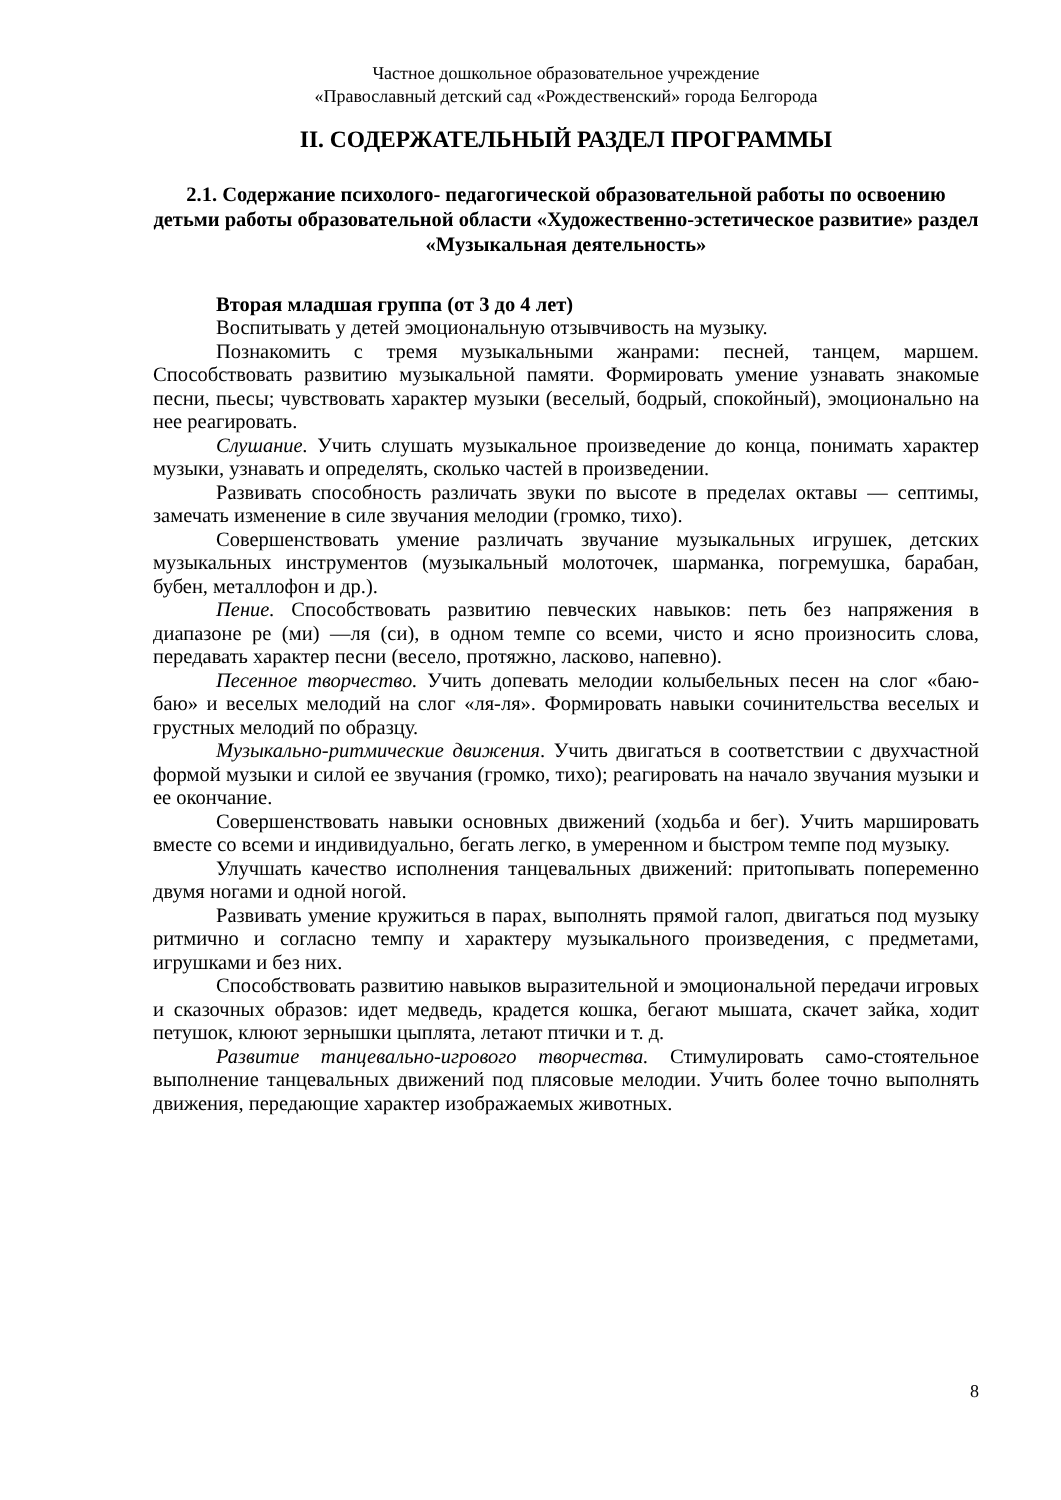Частное дошкольное образовательное учреждение
«Православный детский сад «Рождественский» города Белгорода
II. СОДЕРЖАТЕЛЬНЫЙ РАЗДЕЛ ПРОГРАММЫ
2.1. Содержание психолого- педагогической образовательной работы по освоению детьми работы образовательной области «Художественно-эстетическое развитие» раздел «Музыкальная деятельность»
Вторая младшая группа (от 3 до 4 лет)
Воспитывать у детей эмоциональную отзывчивость на музыку.
Познакомить с тремя музыкальными жанрами: песней, танцем, маршем. Способствовать развитию музыкальной памяти. Формировать умение узнавать знакомые песни, пьесы; чувствовать характер музыки (веселый, бодрый, спокойный), эмоционально на нее реагировать.
Слушание. Учить слушать музыкальное произведение до конца, понимать характер музыки, узнавать и определять, сколько частей в произведении.
Развивать способность различать звуки по высоте в пределах октавы — септимы, замечать изменение в силе звучания мелодии (громко, тихо).
Совершенствовать умение различать звучание музыкальных игрушек, детских музыкальных инструментов (музыкальный молоточек, шарманка, погремушка, барабан, бубен, металлофон и др.).
Пение. Способствовать развитию певческих навыков: петь без напряжения в диапазоне ре (ми) —ля (си), в одном темпе со всеми, чисто и ясно произносить слова, передавать характер песни (весело, протяжно, ласково, напевно).
Песенное творчество. Учить допевать мелодии колыбельных песен на слог «баю-баю» и веселых мелодий на слог «ля-ля». Формировать навыки сочинительства веселых и грустных мелодий по образцу.
Музыкально-ритмические движения. Учить двигаться в соответствии с двухчастной формой музыки и силой ее звучания (громко, тихо); реагировать на начало звучания музыки и ее окончание.
Совершенствовать навыки основных движений (ходьба и бег). Учить маршировать вместе со всеми и индивидуально, бегать легко, в умеренном и быстром темпе под музыку.
Улучшать качество исполнения танцевальных движений: притопывать попеременно двумя ногами и одной ногой.
Развивать умение кружиться в парах, выполнять прямой галоп, двигаться под музыку ритмично и согласно темпу и характеру музыкального произведения, с предметами, игрушками и без них.
Способствовать развитию навыков выразительной и эмоциональной передачи игровых и сказочных образов: идет медведь, крадется кошка, бегают мышата, скачет зайка, ходит петушок, клюют зернышки цыплята, летают птички и т. д.
Развитие танцевально-игрового творчества. Стимулировать само-стоятельное выполнение танцевальных движений под плясовые мелодии. Учить более точно выполнять движения, передающие характер изображаемых животных.
8